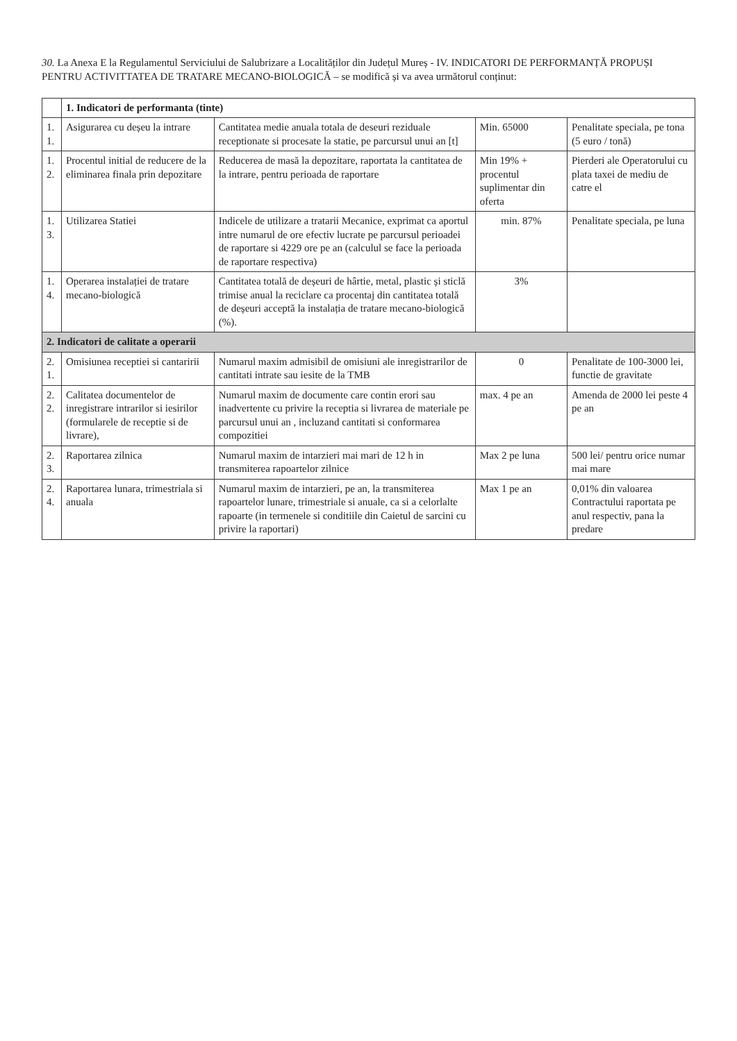30. La Anexa E la Regulamentul Serviciului de Salubrizare a Localităților din Județul Mureș - IV. INDICATORI DE PERFORMANȚĂ PROPUȘI PENTRU ACTIVITTATEA DE TRATARE MECANO-BIOLOGICĂ – se modifică și va avea următorul conținut:
| | 1. Indicatori de performanta (tinte) | | | |
| 1. 1. | Asigurarea cu deșeu la intrare | Cantitatea medie anuala totala de deseuri reziduale receptionate si procesate la statie, pe parcursul unui an [t] | Min. 65000 | Penalitate speciala, pe tona (5 euro / tonă) |
| 1. 2. | Procentul initial de reducere de la eliminarea finala prin depozitare | Reducerea de masă la depozitare, raportata la cantitatea de la intrare, pentru perioada de raportare | Min 19% + procentul suplimentar din oferta | Pierderi ale Operatorului cu plata taxei de mediu de catre el |
| 1. 3. | Utilizarea Statiei | Indicele de utilizare a tratarii Mecanice, exprimat ca aportul intre numarul de ore efectiv lucrate pe parcursul perioadei de raportare si 4229 ore pe an (calculul se face la perioada de raportare respectiva) | min. 87% | Penalitate speciala, pe luna |
| 1. 4. | Operarea instalației de tratare mecano-biologică | Cantitatea totală de deșeuri de hârtie, metal, plastic și sticlă trimise anual la reciclare ca procentaj din cantitatea totală de deșeuri acceptă la instalația de tratare mecano-biologică (%). | 3% | |
| 2. Indicatori de calitate a operarii | | | | |
| 2. 1. | Omisiunea receptiei si cantaririi | Numarul maxim admisibil de omisiuni ale inregistrarilor de cantitati intrate sau iesite de la TMB | 0 | Penalitate de 100-3000 lei, functie de gravitate |
| 2. 2. | Calitatea documentelor de inregistrare intrarilor si iesirilor (formularele de receptie si de livrare), | Numarul maxim de documente care contin erori sau inadvertente cu privire la receptia si livrarea de materiale pe parcursul unui an , incluzand cantitati si conformarea compozitiei | max. 4 pe an | Amenda de 2000 lei peste 4 pe an |
| 2. 3. | Raportarea zilnica | Numarul maxim de intarzieri mai mari de 12 h in transmiterea rapoartelor zilnice | Max 2 pe luna | 500 lei/ pentru orice numar mai mare |
| 2. 4. | Raportarea lunara, trimestriala si anuala | Numarul maxim de intarzieri, pe an, la transmiterea rapoartelor lunare, trimestriale si anuale, ca si a celorlalte rapoarte (in termenele si conditiile din Caietul de sarcini cu privire la raportari) | Max 1 pe an | 0,01% din valoarea Contractului raportata pe anul respectiv, pana la predare |